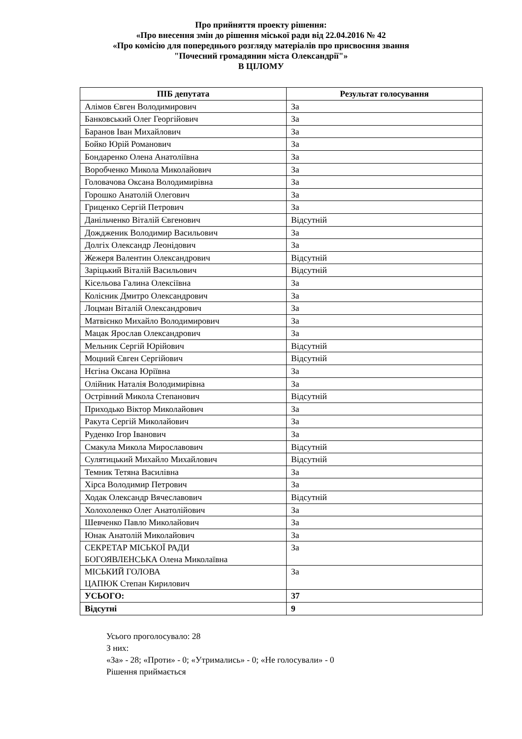Про прийняття проекту рішення:
«Про внесення змін до рішення міської ради від 22.04.2016 № 42
«Про комісію для попереднього розгляду матеріалів про присвоєння звання
"Почесний громадянин міста Олександрії"»
В ЦІЛОМУ
| ПІБ депутата | Результат голосування |
| --- | --- |
| Алімов Євген Володимирович | За |
| Банковський Олег Георгійович | За |
| Баранов Іван Михайлович | За |
| Бойко Юрій Романович | За |
| Бондаренко Олена Анатоліївна | За |
| Воробченко Микола Миколайович | За |
| Головачова Оксана Володимирівна | За |
| Горошко Анатолій Олегович | За |
| Гриценко Сергій Петрович | За |
| Данільченко Віталій Євгенович | Відсутній |
| Дождженик Володимир Васильович | За |
| Долгіх Олександр Леонідович | За |
| Жежеря Валентин Олександрович | Відсутній |
| Заріцький Віталій Васильович | Відсутній |
| Кісельова Галина Олексіївна | За |
| Колісник Дмитро Олександрович | За |
| Лоцман Віталій Олександрович | За |
| Матвієнко Михайло Володимирович | За |
| Мацак Ярослав Олександрович | За |
| Мельник Сергій Юрійович | Відсутній |
| Моцний Євген Сергійович | Відсутній |
| Нєгіна Оксана Юріївна | За |
| Олійник Наталія Володимирівна | За |
| Острівний Микола Степанович | Відсутній |
| Приходько Віктор Миколайович | За |
| Ракута Сергій Миколайович | За |
| Руденко Ігор Іванович | За |
| Смакула Микола Мирославович | Відсутній |
| Сулятицький Михайло Михайлович | Відсутній |
| Темник Тетяна Василівна | За |
| Хірса Володимир Петрович | За |
| Ходак Олександр Вячеславович | Відсутній |
| Холохоленко Олег Анатолійович | За |
| Шевченко Павло Миколайович | За |
| Юнак Анатолій Миколайович | За |
| СЕКРЕТАР МІСЬКОЇ РАДИ БОГОЯВЛЕНСЬКА Олена Миколаївна | За |
| МІСЬКИЙ ГОЛОВА ЦАПЮК Степан Кирилович | За |
| УСЬОГО: | 37 |
| Відсутні | 9 |
Усього проголосувало: 28
З них:
«За» - 28; «Проти» - 0; «Утримались» - 0; «Не голосували» - 0
Рішення приймається